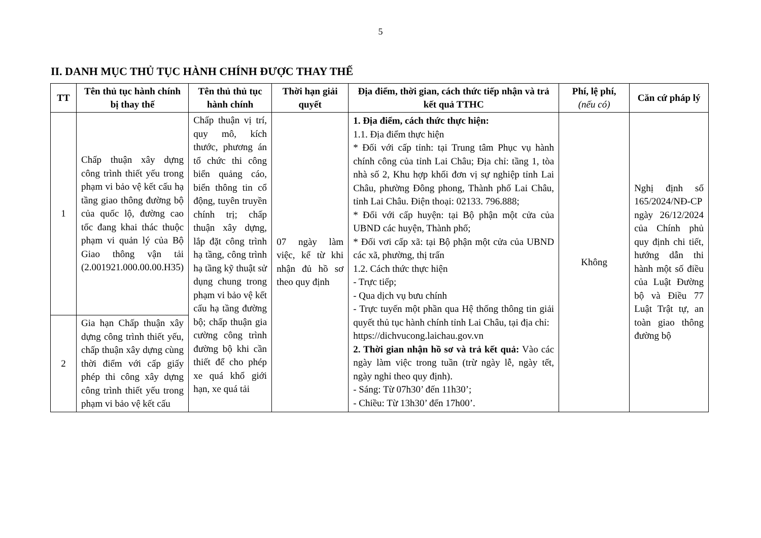5
II. DANH MỤC THỦ TỤC HÀNH CHÍNH ĐƯỢC THAY THẾ
| TT | Tên thủ tục hành chính bị thay thế | Tên thủ thủ tục hành chính | Thời hạn giải quyết | Địa điểm, thời gian, cách thức tiếp nhận và trả kết quả TTHC | Phí, lệ phí, (nếu có) | Căn cứ pháp lý |
| --- | --- | --- | --- | --- | --- | --- |
| 1 | Chấp thuận xây dựng công trình thiết yếu trong phạm vi bảo vệ kết cấu hạ tầng giao thông đường bộ của quốc lộ, đường cao tốc đang khai thác thuộc phạm vi quản lý của Bộ Giao thông vận tải (2.001921.000.00.00.H35) | Chấp thuận vị trí, quy mô, kích thước, phương án tổ chức thi công biển quảng cáo, biển thông tin cổ động, tuyên truyền chính trị; chấp thuận xây dựng, lắp đặt công trình hạ tầng, công trình hạ tầng kỹ thuật sử dụng chung trong phạm vi bảo vệ kết cấu hạ tầng đường bộ; chấp thuận gia cường công trình đường bộ khi cần thiết để cho phép xe quá khổ giới hạn, xe quá tải | 07 ngày làm việc, kể từ khi nhận đủ hồ sơ theo quy định | 1. Địa điểm, cách thức thực hiện: 1.1. Địa điểm thực hiện * Đối với cấp tỉnh: tại Trung tâm Phục vụ hành chính công của tỉnh Lai Châu; Địa chỉ: tầng 1, tòa nhà số 2, Khu hợp khối đơn vị sự nghiệp tỉnh Lai Châu, phường Đông phong, Thành phố Lai Châu, tỉnh Lai Châu. Điện thoại: 02133. 796.888; * Đối với cấp huyện: tại Bộ phận một cửa của UBND các huyện, Thành phố; * Đối vơi cấp xã: tại Bộ phận một cửa của UBND các xã, phường, thị trấn 1.2. Cách thức thực hiện - Trực tiếp; - Qua dịch vụ bưu chính - Trực tuyến một phần qua Hệ thống thông tin giải quyết thủ tục hành chính tỉnh Lai Châu, tại địa chỉ: https://dichvucong.laichau.gov.vn 2. Thời gian nhận hồ sơ và trả kết quả: Vào các ngày làm việc trong tuần (trừ ngày lễ, ngày tết, ngày nghỉ theo quy định). - Sáng: Từ 07h30’ đến 11h30’; - Chiều: Từ 13h30’ đến 17h00’. | Không | Nghị định số 165/2024/NĐ-CP ngày 26/12/2024 của Chính phủ quy định chi tiết, hướng dẫn thi hành một số điều của Luật Đường bộ và Điều 77 Luật Trật tự, an toàn giao thông đường bộ |
| 2 | Gia hạn Chấp thuận xây dựng công trình thiết yếu, chấp thuận xây dựng cùng thời điểm với cấp giấy phép thi công xây dựng công trình thiết yếu trong phạm vi bảo vệ kết cấu | | | | | |